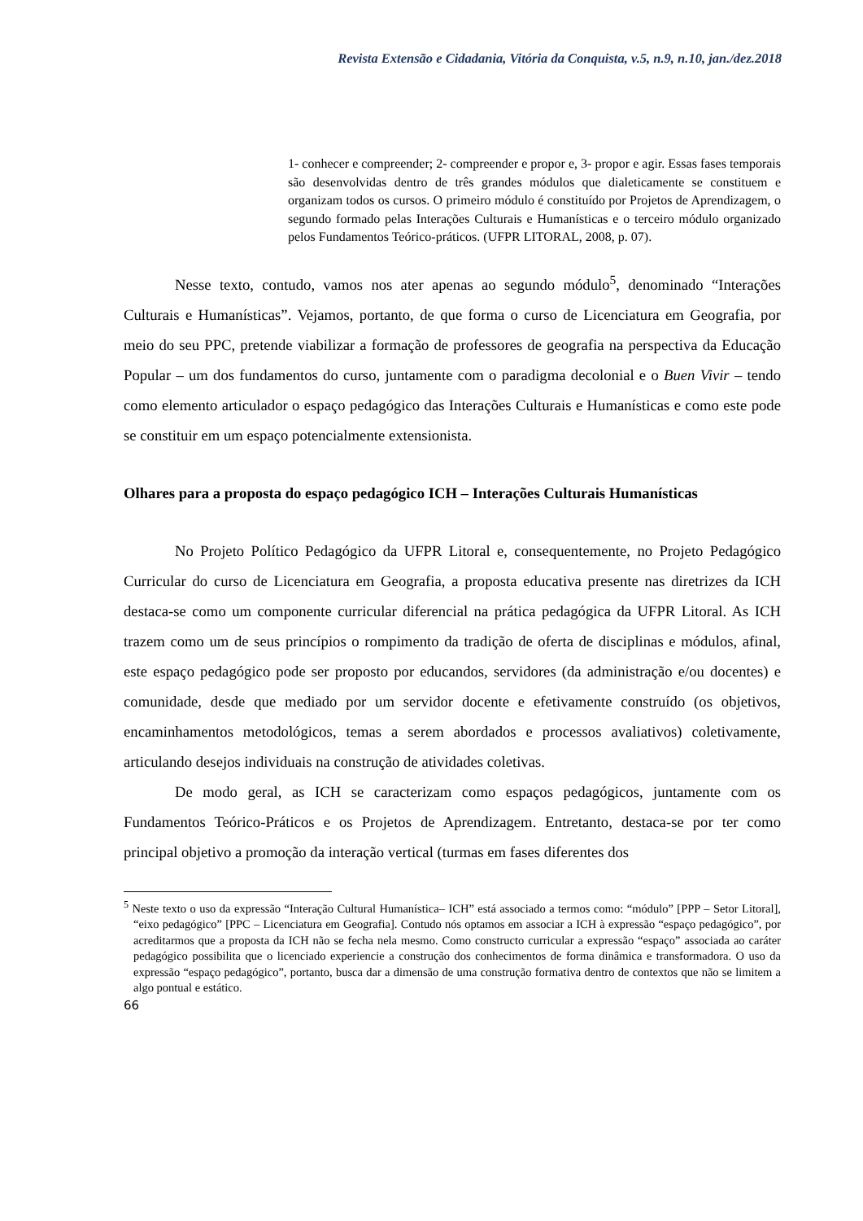Revista Extensão e Cidadania, Vitória da Conquista, v.5, n.9, n.10, jan./dez.2018
1- conhecer e compreender; 2- compreender e propor e, 3- propor e agir. Essas fases temporais são desenvolvidas dentro de três grandes módulos que dialeticamente se constituem e organizam todos os cursos. O primeiro módulo é constituído por Projetos de Aprendizagem, o segundo formado pelas Interações Culturais e Humanísticas e o terceiro módulo organizado pelos Fundamentos Teórico-práticos. (UFPR LITORAL, 2008, p. 07).
Nesse texto, contudo, vamos nos ater apenas ao segundo módulo<sup>5</sup>, denominado “Interações Culturais e Humanísticas”. Vejamos, portanto, de que forma o curso de Licenciatura em Geografia, por meio do seu PPC, pretende viabilizar a formação de professores de geografia na perspectiva da Educação Popular – um dos fundamentos do curso, juntamente com o paradigma decolonial e o Buen Vivir – tendo como elemento articulador o espaço pedagógico das Interações Culturais e Humanísticas e como este pode se constituir em um espaço potencialmente extensionista.
Olhares para a proposta do espaço pedagógico ICH – Interações Culturais Humanísticas
No Projeto Político Pedagógico da UFPR Litoral e, consequentemente, no Projeto Pedagógico Curricular do curso de Licenciatura em Geografia, a proposta educativa presente nas diretrizes da ICH destaca-se como um componente curricular diferencial na prática pedagógica da UFPR Litoral. As ICH trazem como um de seus princípios o rompimento da tradição de oferta de disciplinas e módulos, afinal, este espaço pedagógico pode ser proposto por educandos, servidores (da administração e/ou docentes) e comunidade, desde que mediado por um servidor docente e efetivamente construído (os objetivos, encaminhamentos metodológicos, temas a serem abordados e processos avaliativos) coletivamente, articulando desejos individuais na construção de atividades coletivas.
De modo geral, as ICH se caracterizam como espaços pedagógicos, juntamente com os Fundamentos Teórico-Práticos e os Projetos de Aprendizagem. Entretanto, destaca-se por ter como principal objetivo a promoção da interação vertical (turmas em fases diferentes dos
<sup>5</sup> Neste texto o uso da expressão “Interação Cultural Humanística– ICH” está associado a termos como: “módulo” [PPP – Setor Litoral], “eixo pedagógico” [PPC – Licenciatura em Geografia]. Contudo nós optamos em associar a ICH à expressão “espaço pedagógico”, por acreditarmos que a proposta da ICH não se fecha nela mesmo. Como constructo curricular a expressão “espaço” associada ao caráter pedagógico possibilita que o licenciado experiencie a construção dos conhecimentos de forma dinâmica e transformadora. O uso da expressão “espaço pedagógico”, portanto, busca dar a dimensão de uma construção formativa dentro de contextos que não se limitem a algo pontual e estático.
66